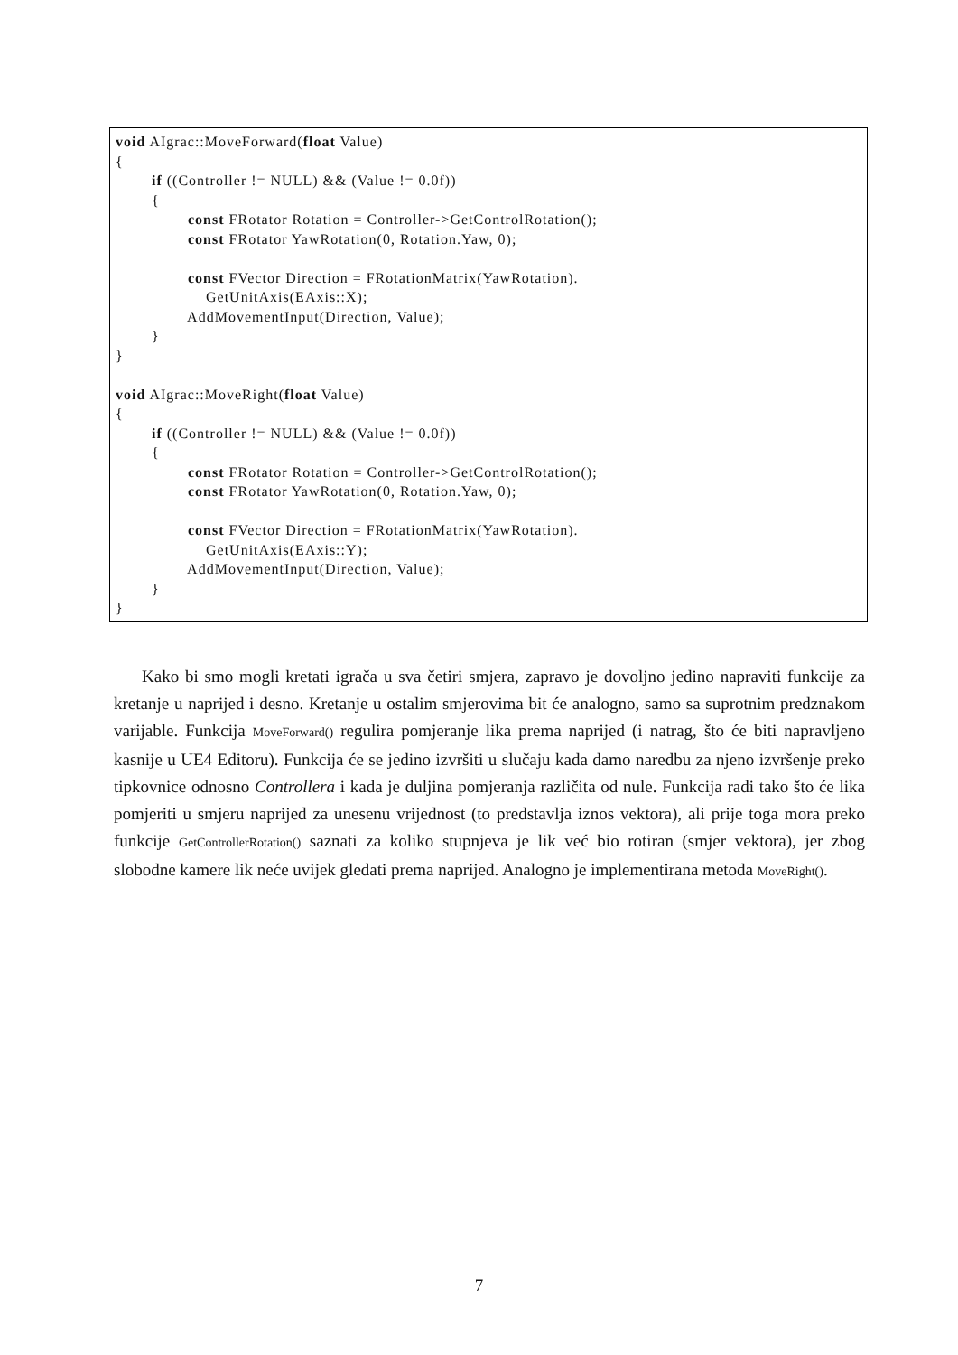void AIgrac::MoveForward(float Value)
{
        if ((Controller != NULL) && (Value != 0.0f))
        {
                const FRotator Rotation = Controller->GetControlRotation();
                const FRotator YawRotation(0, Rotation.Yaw, 0);

                const FVector Direction = FRotationMatrix(YawRotation).
                    GetUnitAxis(EAxis::X);
                AddMovementInput(Direction, Value);
        }
}

void AIgrac::MoveRight(float Value)
{
        if ((Controller != NULL) && (Value != 0.0f))
        {
                const FRotator Rotation = Controller->GetControlRotation();
                const FRotator YawRotation(0, Rotation.Yaw, 0);

                const FVector Direction = FRotationMatrix(YawRotation).
                    GetUnitAxis(EAxis::Y);
                AddMovementInput(Direction, Value);
        }
}
Kako bi smo mogli kretati igrača u sva četiri smjera, zapravo je dovoljno jedino napraviti funkcije za kretanje u naprijed i desno. Kretanje u ostalim smjerovima bit će analogno, samo sa suprotnim predznakom varijable. Funkcija MoveForward() regulira pomjeranje lika prema naprijed (i natrag, što će biti napravljeno kasnije u UE4 Editoru). Funkcija će se jedino izvršiti u slučaju kada damo naredbu za njeno izvršenje preko tipkovnice odnosno Controllera i kada je duljina pomjeranja različita od nule. Funkcija radi tako što će lika pomjeriti u smjeru naprijed za unesenu vrijednost (to predstavlja iznos vektora), ali prije toga mora preko funkcije GetControllerRotation() saznati za koliko stupnjeva je lik već bio rotiran (smjer vektora), jer zbog slobodne kamere lik neće uvijek gledati prema naprijed. Analogno je implementirana metoda MoveRight().
7